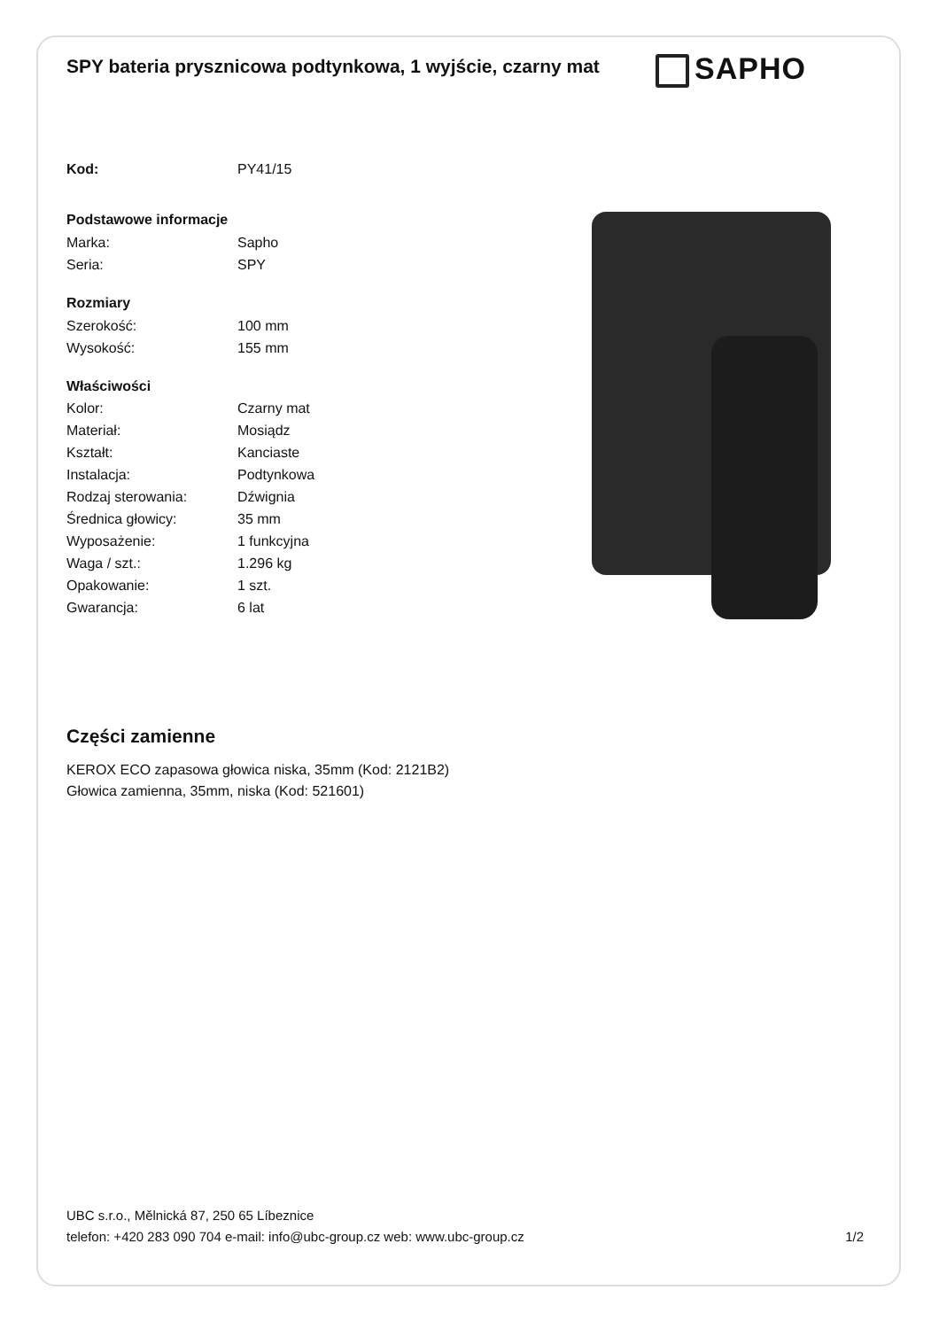SPY bateria prysznicowa podtynkowa, 1 wyjście, czarny mat
SAPHO
| Kod: | PY41/15 |
| Podstawowe informacje | |
| Marka: | Sapho |
| Seria: | SPY |
| Rozmiary | |
| Szerokość: | 100 mm |
| Wysokość: | 155 mm |
| Właściwości | |
| Kolor: | Czarny mat |
| Materiał: | Mosiądz |
| Kształt: | Kanciaste |
| Instalacja: | Podtynkowa |
| Rodzaj sterowania: | Dźwignia |
| Średnica głowicy: | 35 mm |
| Wyposażenie: | 1 funkcyjna |
| Waga / szt.: | 1.296 kg |
| Opakowanie: | 1 szt. |
| Gwarancja: | 6 lat |
Części zamienne
KEROX ECO zapasowa głowica niska, 35mm (Kod: 2121B2)
Głowica zamienna, 35mm, niska (Kod: 521601)
UBC s.r.o., Mělnická 87, 250 65 Líbeznice
telefon: +420 283 090 704 e-mail: info@ubc-group.cz web: www.ubc-group.cz 1/2